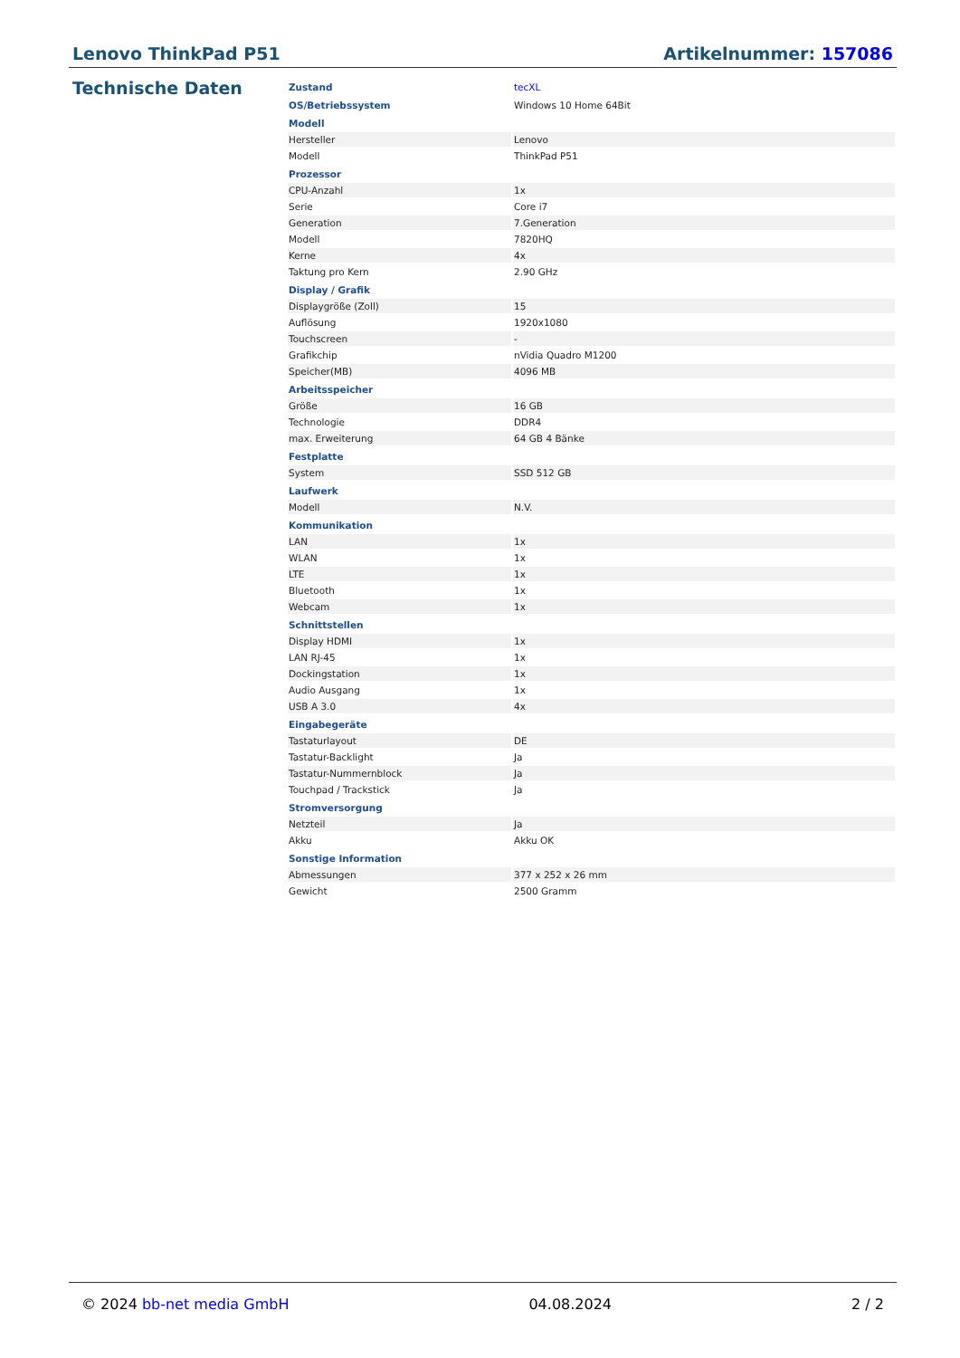Lenovo ThinkPad P51 Artikelnummer: 157086
Technische Daten
| Zustand | tecXL |
| OS/Betriebssystem | Windows 10 Home 64Bit |
| Modell | |
| Hersteller | Lenovo |
| Modell | ThinkPad P51 |
| Prozessor | |
| CPU-Anzahl | 1x |
| Serie | Core i7 |
| Generation | 7.Generation |
| Modell | 7820HQ |
| Kerne | 4x |
| Taktung pro Kern | 2.90 GHz |
| Display / Grafik | |
| Displaygröße (Zoll) | 15 |
| Auflösung | 1920x1080 |
| Touchscreen | - |
| Grafikchip | nVidia Quadro M1200 |
| Speicher(MB) | 4096 MB |
| Arbeitsspeicher | |
| Größe | 16 GB |
| Technologie | DDR4 |
| max. Erweiterung | 64 GB 4 Bänke |
| Festplatte | |
| System | SSD 512 GB |
| Laufwerk | |
| Modell | N.V. |
| Kommunikation | |
| LAN | 1x |
| WLAN | 1x |
| LTE | 1x |
| Bluetooth | 1x |
| Webcam | 1x |
| Schnittstellen | |
| Display HDMI | 1x |
| LAN RJ-45 | 1x |
| Dockingstation | 1x |
| Audio Ausgang | 1x |
| USB A 3.0 | 4x |
| Eingabegeräte | |
| Tastaturlayout | DE |
| Tastatur-Backlight | Ja |
| Tastatur-Nummernblock | Ja |
| Touchpad / Trackstick | Ja |
| Stromversorgung | |
| Netzteil | Ja |
| Akku | Akku OK |
| Sonstige Information | |
| Abmessungen | 377 x 252 x 26 mm |
| Gewicht | 2500 Gramm |
© 2024 bb-net media GmbH 04.08.2024 2 / 2